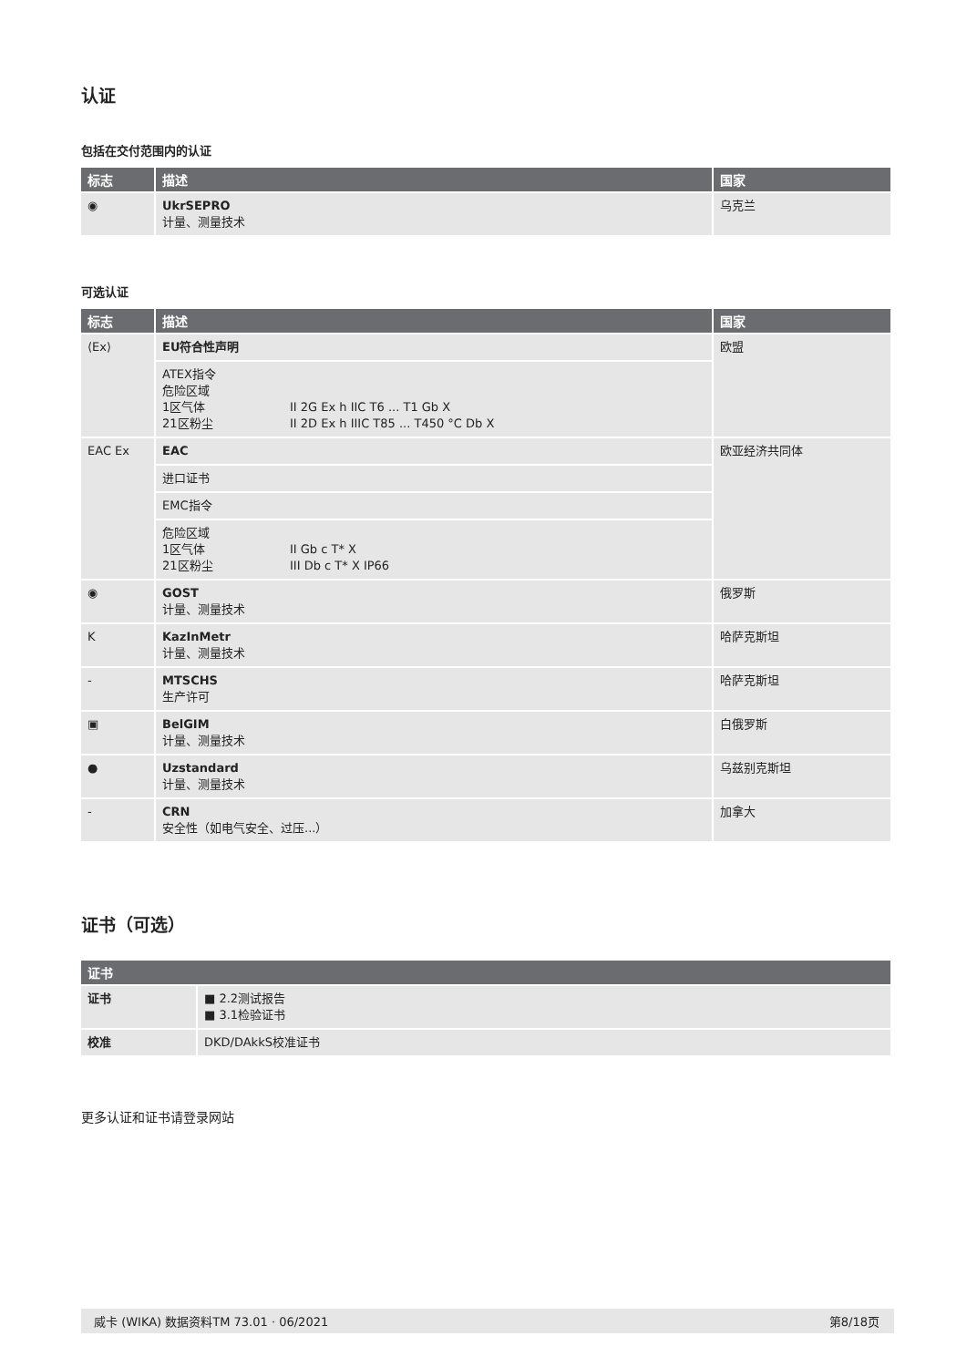认证
包括在交付范围内的认证
| 标志 | 描述 | 国家 |
| --- | --- | --- |
| ◉ | UkrSEPRO 计量、测量技术 | 乌克兰 |
可选认证
| 标志 | 描述 | 国家 |
| --- | --- | --- |
| ⟨Ex⟩ | EU符合性声明 | 欧盟 |
| | ATEX指令 危险区域 1区气体 II 2G Ex h IIC T6 ... T1 Gb X 21区粉尘 II 2D Ex h IIIC T85 ... T450 °C Db X | |
| EAC Ex | EAC | 欧亚经济共同体 |
| | 进口证书 | |
| | EMC指令 | |
| | 危险区域 1区气体 II Gb c T* X 21区粉尘 III Db c T* X IP66 | |
| ◉ | GOST 计量、测量技术 | 俄罗斯 |
| K | KazInMetr 计量、测量技术 | 哈萨克斯坦 |
| - | MTSCHS 生产许可 | 哈萨克斯坦 |
| ▣ | BelGIM 计量、测量技术 | 白俄罗斯 |
| ● | Uzstandard 计量、测量技术 | 乌兹别克斯坦 |
| - | CRN 安全性（如电气安全、过压...） | 加拿大 |
证书（可选）
| 证书 | |
| --- | --- |
| 证书 | ■ 2.2测试报告 ■ 3.1检验证书 |
| 校准 | DKD/DAkkS校准证书 |
更多认证和证书请登录网站
威卡 (WIKA) 数据资料TM 73.01 · 06/2021 第8/18页